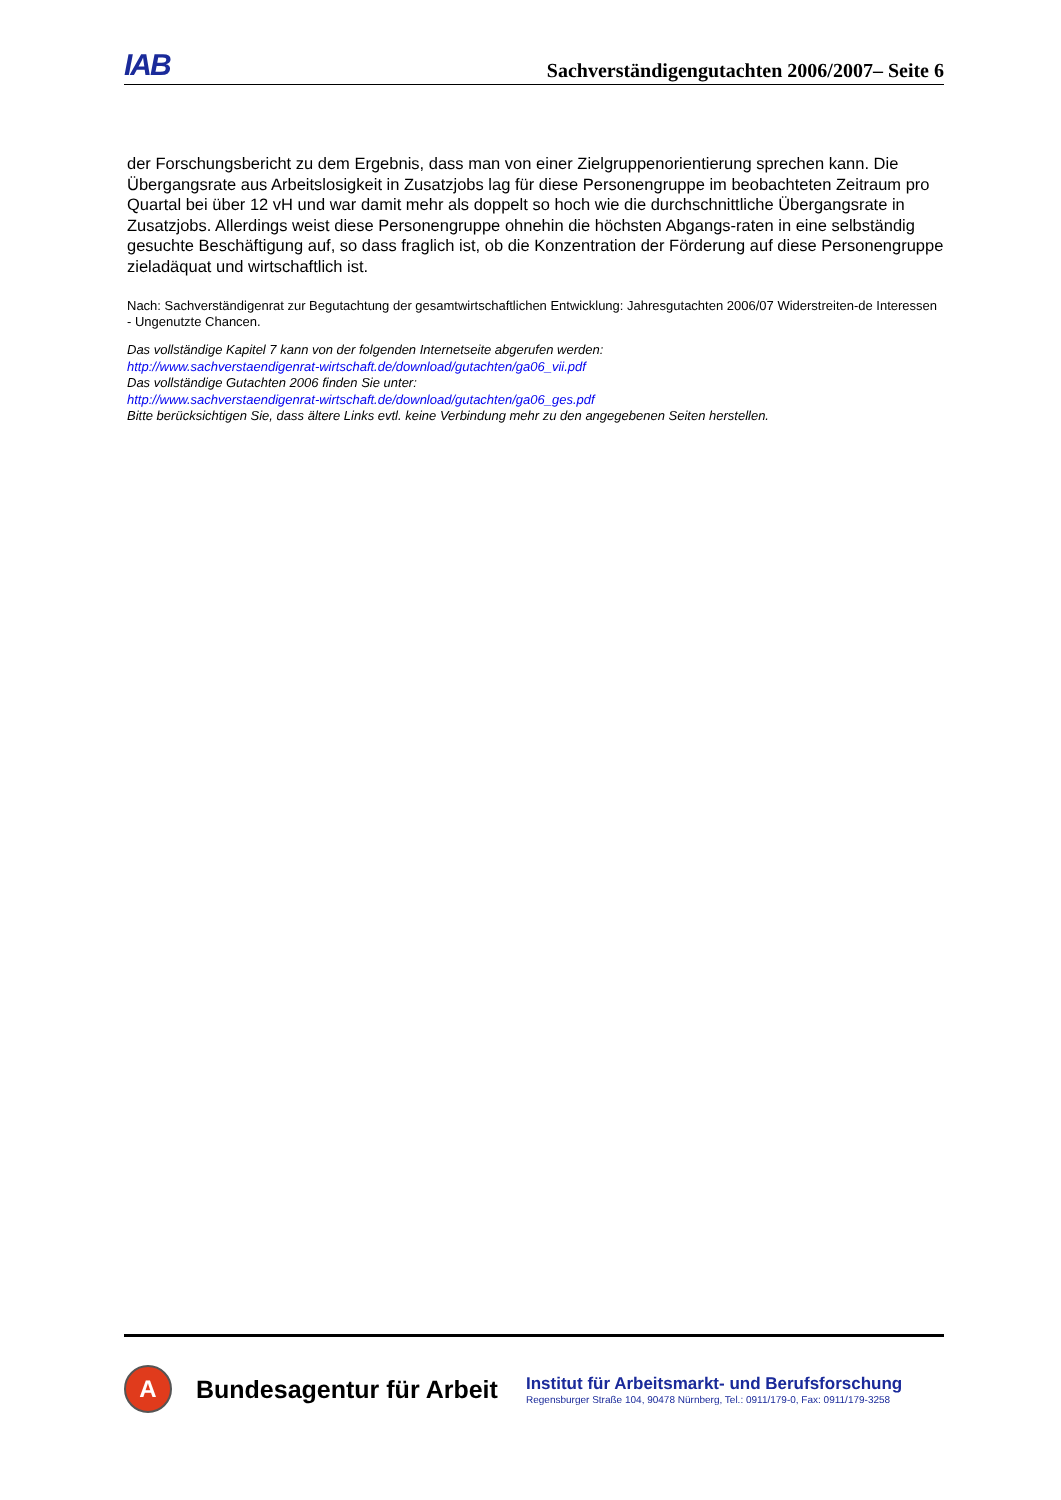IAB Sachverständigengutachten 2006/2007– Seite 6
der Forschungsbericht zu dem Ergebnis, dass man von einer Zielgruppenorientierung sprechen kann. Die Übergangsrate aus Arbeitslosigkeit in Zusatzjobs lag für diese Personengruppe im beobachteten Zeitraum pro Quartal bei über 12 vH und war damit mehr als doppelt so hoch wie die durchschnittliche Übergangsrate in Zusatzjobs. Allerdings weist diese Personengruppe ohnehin die höchsten Abgangs-raten in eine selbständig gesuchte Beschäftigung auf, so dass fraglich ist, ob die Konzentration der Förderung auf diese Personengruppe zieladäquat und wirtschaftlich ist.
Nach: Sachverständigenrat zur Begutachtung der gesamtwirtschaftlichen Entwicklung: Jahresgutachten 2006/07 Widerstreiten-de Interessen - Ungenutzte Chancen.
Das vollständige Kapitel 7 kann von der folgenden Internetseite abgerufen werden:
http://www.sachverstaendigenrat-wirtschaft.de/download/gutachten/ga06_vii.pdf
Das vollständige Gutachten 2006 finden Sie unter:
http://www.sachverstaendigenrat-wirtschaft.de/download/gutachten/ga06_ges.pdf
Bitte berücksichtigen Sie, dass ältere Links evtl. keine Verbindung mehr zu den angegebenen Seiten herstellen.
A
Bundesagentur für Arbeit
Institut für Arbeitsmarkt- und Berufsforschung
Regensburger Straße 104, 90478 Nürnberg, Tel.: 0911/179-0, Fax: 0911/179-3258